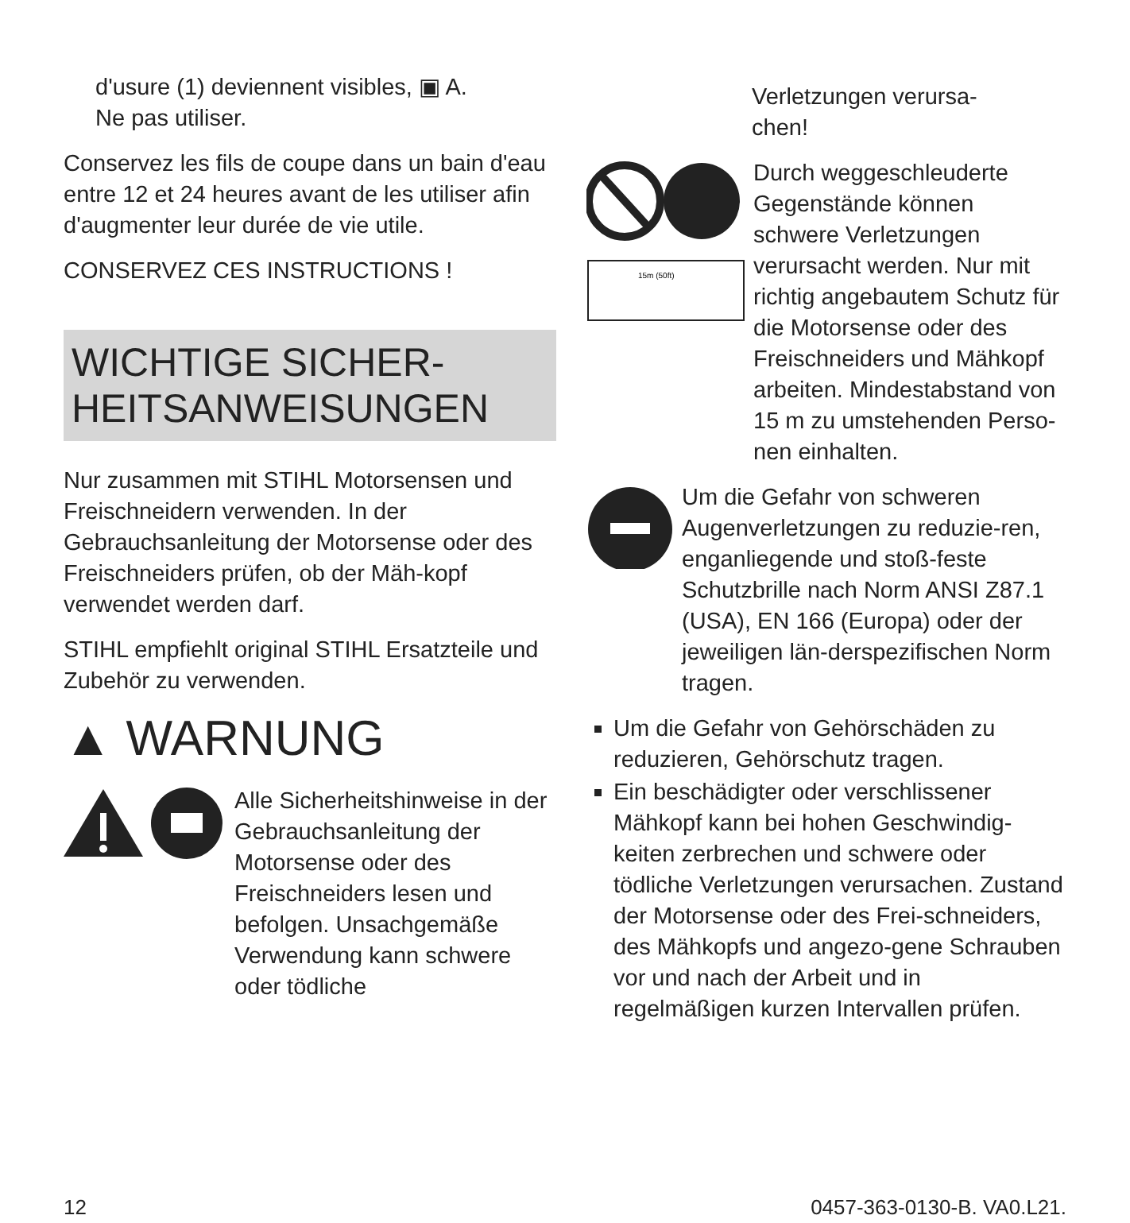d'usure (1) deviennent visibles, ▣ A.
Ne pas utiliser.
Conservez les fils de coupe dans un bain d'eau entre 12 et 24 heures avant de les utiliser afin d'augmenter leur durée de vie utile.
CONSERVEZ CES INSTRUCTIONS !
WICHTIGE SICHER-
HEITSANWEISUNGEN
Nur zusammen mit STIHL Motorsensen und Freischneidern verwenden. In der Gebrauchsanleitung der Motorsense oder des Freischneiders prüfen, ob der Mäh-kopf verwendet werden darf.
STIHL empfiehlt original STIHL Ersatzteile und Zubehör zu verwenden.
▲ WARNUNG
Alle Sicherheitshinweise in der Gebrauchsanleitung der Motorsense oder des Freischneiders lesen und befolgen. Unsachgemäße Verwendung kann schwere oder tödliche
Verletzungen verursa-
chen!
15m (50ft)
Durch weggeschleuderte Gegenstände können schwere Verletzungen verursacht werden. Nur mit richtig angebautem Schutz für die Motorsense oder des Freischneiders und Mähkopf arbeiten. Mindestabstand von 15 m zu umstehenden Perso-nen einhalten.
Um die Gefahr von schweren Augenverletzungen zu reduzie-ren, enganliegende und stoß-feste Schutzbrille nach Norm ANSI Z87.1 (USA), EN 166 (Europa) oder der jeweiligen län-derspezifischen Norm tragen.
Um die Gefahr von Gehörschäden zu reduzieren, Gehörschutz tragen.
Ein beschädigter oder verschlissener Mähkopf kann bei hohen Geschwindig-keiten zerbrechen und schwere oder tödliche Verletzungen verursachen. Zustand der Motorsense oder des Frei-schneiders, des Mähkopfs und angezo-gene Schrauben vor und nach der Arbeit und in regelmäßigen kurzen Intervallen prüfen.
12 0457-363-0130-B. VA0.L21.